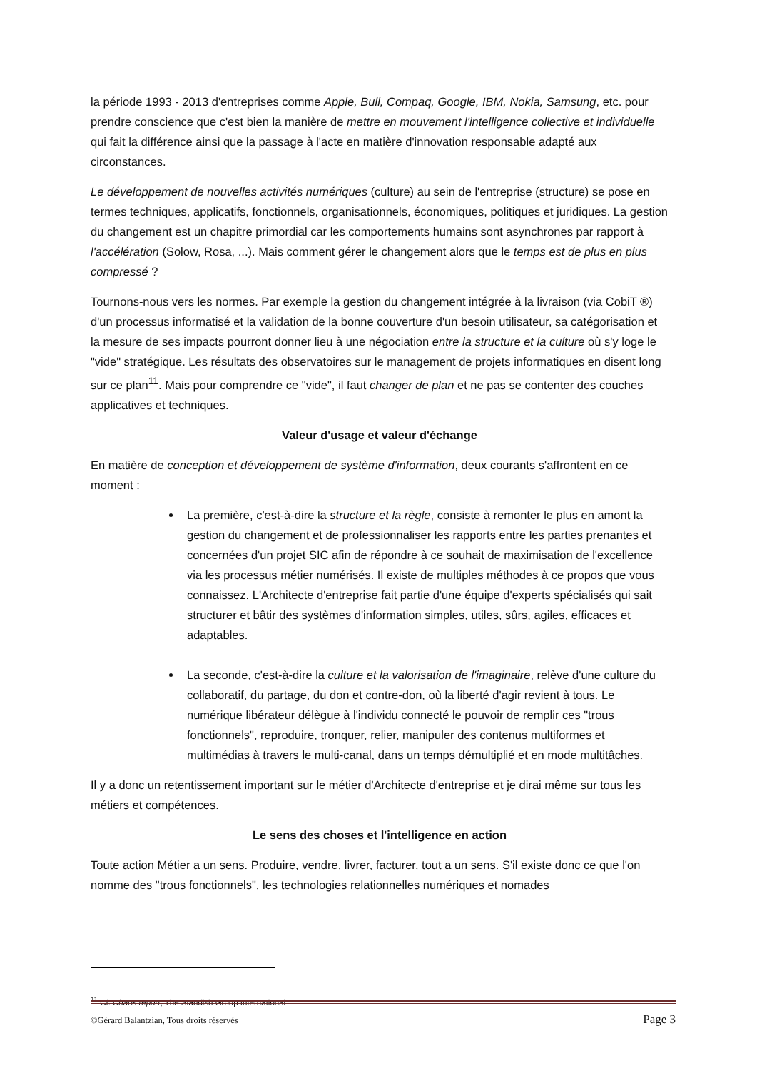la période 1993 - 2013 d'entreprises comme Apple, Bull, Compaq, Google, IBM, Nokia, Samsung, etc. pour prendre conscience que c'est bien la manière de mettre en mouvement l'intelligence collective et individuelle qui fait la différence ainsi que la passage à l'acte en matière d'innovation responsable adapté aux circonstances.
Le développement de nouvelles activités numériques (culture) au sein de l'entreprise (structure) se pose en termes techniques, applicatifs, fonctionnels, organisationnels, économiques, politiques et juridiques. La gestion du changement est un chapitre primordial car les comportements humains sont asynchrones par rapport à l'accélération (Solow, Rosa, ...). Mais comment gérer le changement alors que le temps est de plus en plus compressé ?
Tournons-nous vers les normes. Par exemple la gestion du changement intégrée à la livraison (via CobiT ®) d'un processus informatisé et la validation de la bonne couverture d'un besoin utilisateur, sa catégorisation et la mesure de ses impacts pourront donner lieu à une négociation entre la structure et la culture où s'y loge le "vide" stratégique. Les résultats des observatoires sur le management de projets informatiques en disent long sur ce plan<sup>11</sup>. Mais pour comprendre ce "vide", il faut changer de plan et ne pas se contenter des couches applicatives et techniques.
Valeur d'usage et valeur d'échange
En matière de conception et développement de système d'information, deux courants s'affrontent en ce moment :
La première, c'est-à-dire la structure et la règle, consiste à remonter le plus en amont la gestion du changement et de professionnaliser les rapports entre les parties prenantes et concernées d'un projet SIC afin de répondre à ce souhait de maximisation de l'excellence via les processus métier numérisés. Il existe de multiples méthodes à ce propos que vous connaissez. L'Architecte d'entreprise fait partie d'une équipe d'experts spécialisés qui sait structurer et bâtir des systèmes d'information simples, utiles, sûrs, agiles, efficaces et adaptables.
La seconde, c'est-à-dire la culture et la valorisation de l'imaginaire, relève d'une culture du collaboratif, du partage, du don et contre-don, où la liberté d'agir revient à tous. Le numérique libérateur délègue à l'individu connecté le pouvoir de remplir ces "trous fonctionnels", reproduire, tronquer, relier, manipuler des contenus multiformes et multimédias à travers le multi-canal, dans un temps démultiplié et en mode multitâches.
Il y a donc un retentissement important sur le métier d'Architecte d'entreprise et je dirai même sur tous les métiers et compétences.
Le sens des choses et l'intelligence en action
Toute action Métier a un sens. Produire, vendre, livrer, facturer, tout a un sens. S'il existe donc ce que l'on nomme des "trous fonctionnels", les technologies relationnelles numériques et nomades
<sup>11</sup> Cf. Chaos report, The Standish Group International
©Gérard Balantzian, Tous droits réservés Page 3